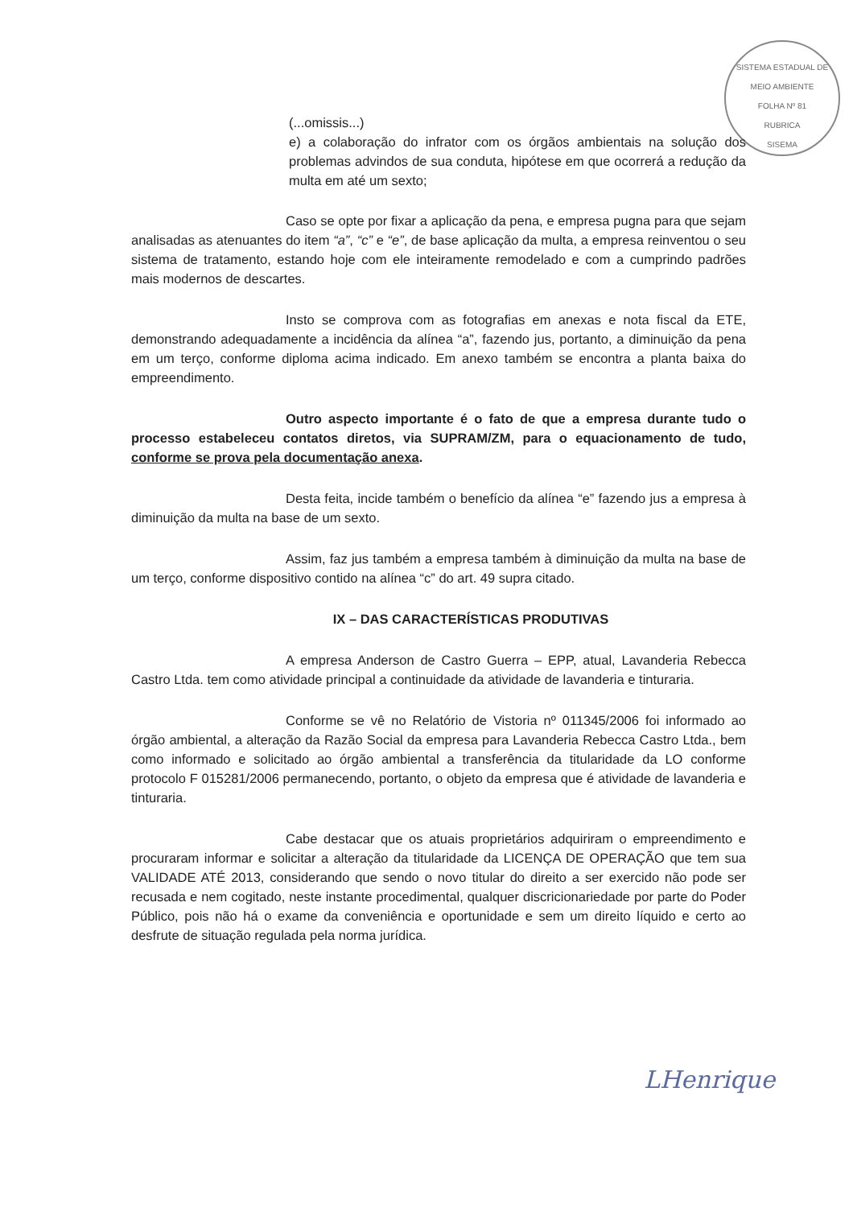SISTEMA ESTADUAL DE MEIO AMBIENTE
FOLHA Nº 81
RUBRICA
SISEMA
(...omissis...)
e) a colaboração do infrator com os órgãos ambientais na solução dos problemas advindos de sua conduta, hipótese em que ocorrerá a redução da multa em até um sexto;
Caso se opte por fixar a aplicação da pena, e empresa pugna para que sejam analisadas as atenuantes do item “a”, “c” e “e”, de base aplicação da multa, a empresa reinventou o seu sistema de tratamento, estando hoje com ele inteiramente remodelado e com a cumprindo padrões mais modernos de descartes.
Insto se comprova com as fotografias em anexas e nota fiscal da ETE, demonstrando adequadamente a incidência da alínea “a”, fazendo jus, portanto, a diminuição da pena em um terço, conforme diploma acima indicado. Em anexo também se encontra a planta baixa do empreendimento.
Outro aspecto importante é o fato de que a empresa durante tudo o processo estabeleceu contatos diretos, via SUPRAM/ZM, para o equacionamento de tudo, conforme se prova pela documentação anexa.
Desta feita, incide também o benefício da alínea “e” fazendo jus a empresa à diminuição da multa na base de um sexto.
Assim, faz jus também a empresa também à diminuição da multa na base de um terço, conforme dispositivo contido na alínea “c” do art. 49 supra citado.
IX – DAS CARACTERÍSTICAS PRODUTIVAS
A empresa Anderson de Castro Guerra – EPP, atual, Lavanderia Rebecca Castro Ltda. tem como atividade principal a continuidade da atividade de lavanderia e tinturaria.
Conforme se vê no Relatório de Vistoria nº 011345/2006 foi informado ao órgão ambiental, a alteração da Razão Social da empresa para Lavanderia Rebecca Castro Ltda., bem como informado e solicitado ao órgão ambiental a transferência da titularidade da LO conforme protocolo F 015281/2006 permanecendo, portanto, o objeto da empresa que é atividade de lavanderia e tinturaria.
Cabe destacar que os atuais proprietários adquiriram o empreendimento e procuraram informar e solicitar a alteração da titularidade da LICENÇA DE OPERAÇÃO que tem sua VALIDADE ATÉ 2013, considerando que sendo o novo titular do direito a ser exercido não pode ser recusada e nem cogitado, neste instante procedimental, qualquer discricionariedade por parte do Poder Público, pois não há o exame da conveniência e oportunidade e sem um direito líquido e certo ao desfrute de situação regulada pela norma jurídica.
LHenrique